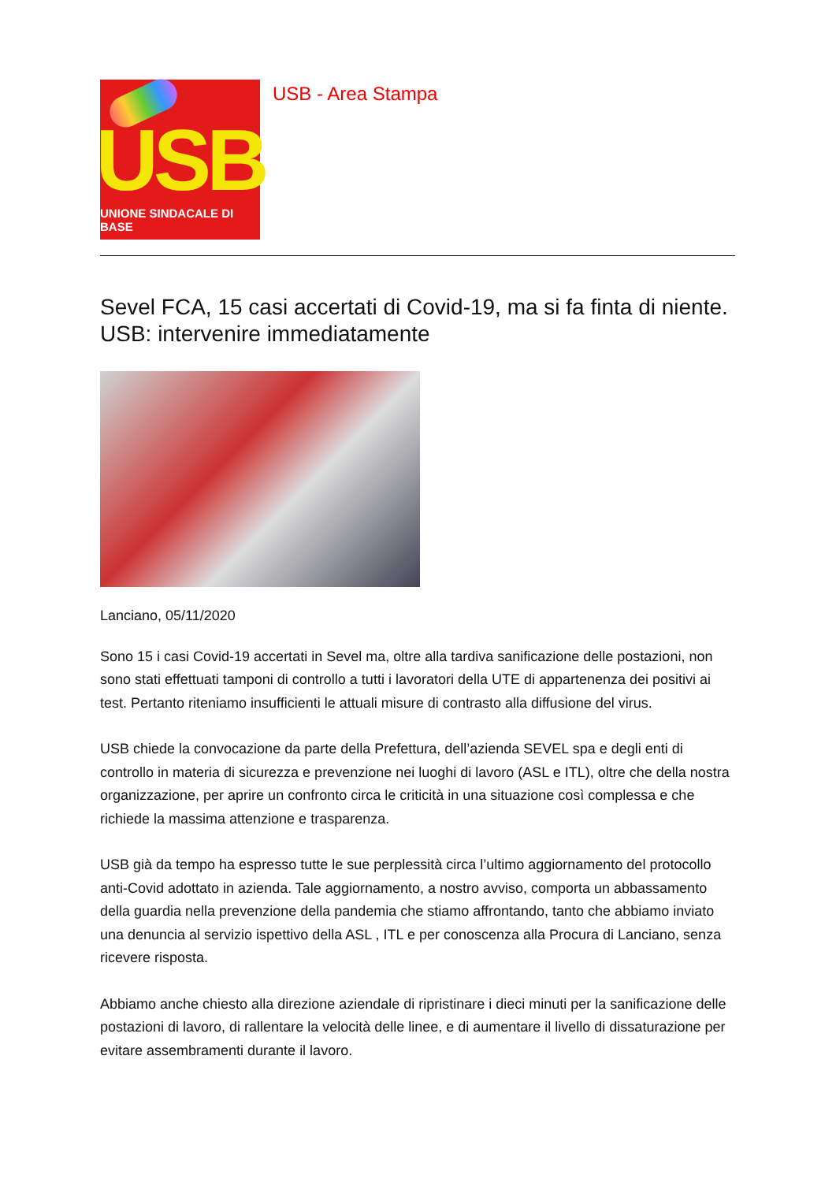USB
UNIONE SINDACALE DI BASE
USB - Area Stampa
Sevel FCA, 15 casi accertati di Covid-19, ma si fa finta di niente. USB: intervenire immediatamente
Lanciano, 05/11/2020
Sono 15 i casi Covid-19 accertati in Sevel ma, oltre alla tardiva sanificazione delle postazioni, non sono stati effettuati tamponi di controllo a tutti i lavoratori della UTE di appartenenza dei positivi ai test. Pertanto riteniamo insufficienti le attuali misure di contrasto alla diffusione del virus.
USB chiede la convocazione da parte della Prefettura, dell’azienda SEVEL spa e degli enti di controllo in materia di sicurezza e prevenzione nei luoghi di lavoro (ASL e ITL), oltre che della nostra organizzazione, per aprire un confronto circa le criticità in una situazione così complessa e che richiede la massima attenzione e trasparenza.
USB già da tempo ha espresso tutte le sue perplessità circa l’ultimo aggiornamento del protocollo anti-Covid adottato in azienda. Tale aggiornamento, a nostro avviso, comporta un abbassamento della guardia nella prevenzione della pandemia che stiamo affrontando, tanto che abbiamo inviato una denuncia al servizio ispettivo della ASL , ITL e per conoscenza alla Procura di Lanciano, senza ricevere risposta.
Abbiamo anche chiesto alla direzione aziendale di ripristinare i dieci minuti per la sanificazione delle postazioni di lavoro, di rallentare la velocità delle linee, e di aumentare il livello di dissaturazione per evitare assembramenti durante il lavoro.